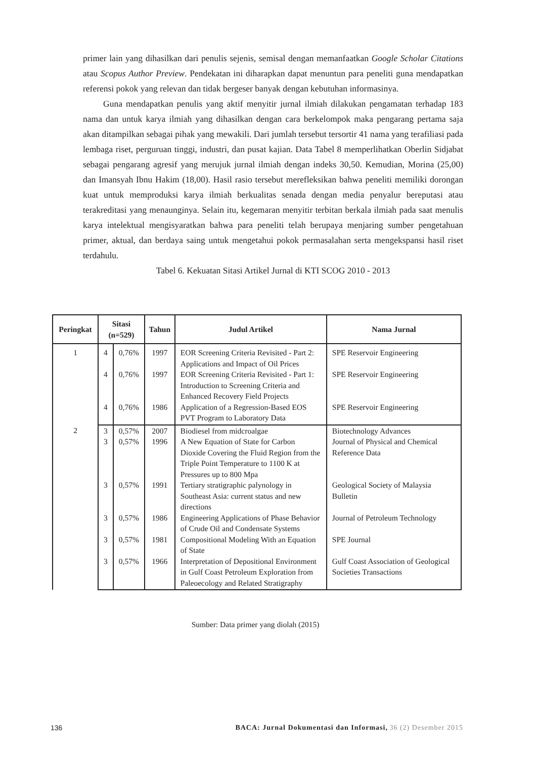primer lain yang dihasilkan dari penulis sejenis, semisal dengan memanfaatkan Google Scholar Citations atau Scopus Author Preview. Pendekatan ini diharapkan dapat menuntun para peneliti guna mendapatkan referensi pokok yang relevan dan tidak bergeser banyak dengan kebutuhan informasinya.
Guna mendapatkan penulis yang aktif menyitir jurnal ilmiah dilakukan pengamatan terhadap 183 nama dan untuk karya ilmiah yang dihasilkan dengan cara berkelompok maka pengarang pertama saja akan ditampilkan sebagai pihak yang mewakili. Dari jumlah tersebut tersortir 41 nama yang terafiliasi pada lembaga riset, perguruan tinggi, industri, dan pusat kajian. Data Tabel 8 memperlihatkan Oberlin Sidjabat sebagai pengarang agresif yang merujuk jurnal ilmiah dengan indeks 30,50. Kemudian, Morina (25,00) dan Imansyah Ibnu Hakim (18,00). Hasil rasio tersebut merefleksikan bahwa peneliti memiliki dorongan kuat untuk memproduksi karya ilmiah berkualitas senada dengan media penyalur bereputasi atau terakreditasi yang menaunginya. Selain itu, kegemaran menyitir terbitan berkala ilmiah pada saat menulis karya intelektual mengisyaratkan bahwa para peneliti telah berupaya menjaring sumber pengetahuan primer, aktual, dan berdaya saing untuk mengetahui pokok permasalahan serta mengekspansi hasil riset terdahulu.
Tabel 6. Kekuatan Sitasi Artikel Jurnal di KTI SCOG 2010 - 2013
| Peringkat | Sitasi (n=529) | | Tahun | Judul Artikel | Nama Jurnal |
| --- | --- | --- | --- | --- | --- |
| 1 | 4 | 0,76% | 1997 | EOR Screening Criteria Revisited - Part 2: Applications and Impact of Oil Prices | SPE Reservoir Engineering |
| | 4 | 0,76% | 1997 | EOR Screening Criteria Revisited - Part 1: Introduction to Screening Criteria and Enhanced Recovery Field Projects | SPE Reservoir Engineering |
| | 4 | 0,76% | 1986 | Application of a Regression-Based EOS PVT Program to Laboratory Data | SPE Reservoir Engineering |
| 2 | 3 | 0,57% | 2007 | Biodiesel from midcroalgae | Biotechnology Advances |
| | 3 | 0,57% | 1996 | A New Equation of State for Carbon Dioxide Covering the Fluid Region from the Triple Point Temperature to 1100 K at Pressures up to 800 Mpa | Journal of Physical and Chemical Reference Data |
| | 3 | 0,57% | 1991 | Tertiary stratigraphic palynology in Southeast Asia: current status and new directions | Geological Society of Malaysia Bulletin |
| | 3 | 0,57% | 1986 | Engineering Applications of Phase Behavior of Crude Oil and Condensate Systems | Journal of Petroleum Technology |
| | 3 | 0,57% | 1981 | Compositional Modeling With an Equation of State | SPE Journal |
| | 3 | 0,57% | 1966 | Interpretation of Depositional Environment in Gulf Coast Petroleum Exploration from Paleoecology and Related Stratigraphy | Gulf Coast Association of Geological Societies Transactions |
Sumber: Data primer yang diolah (2015)
136 BACA: Jurnal Dokumentasi dan Informasi, 36 (2) Desember 2015